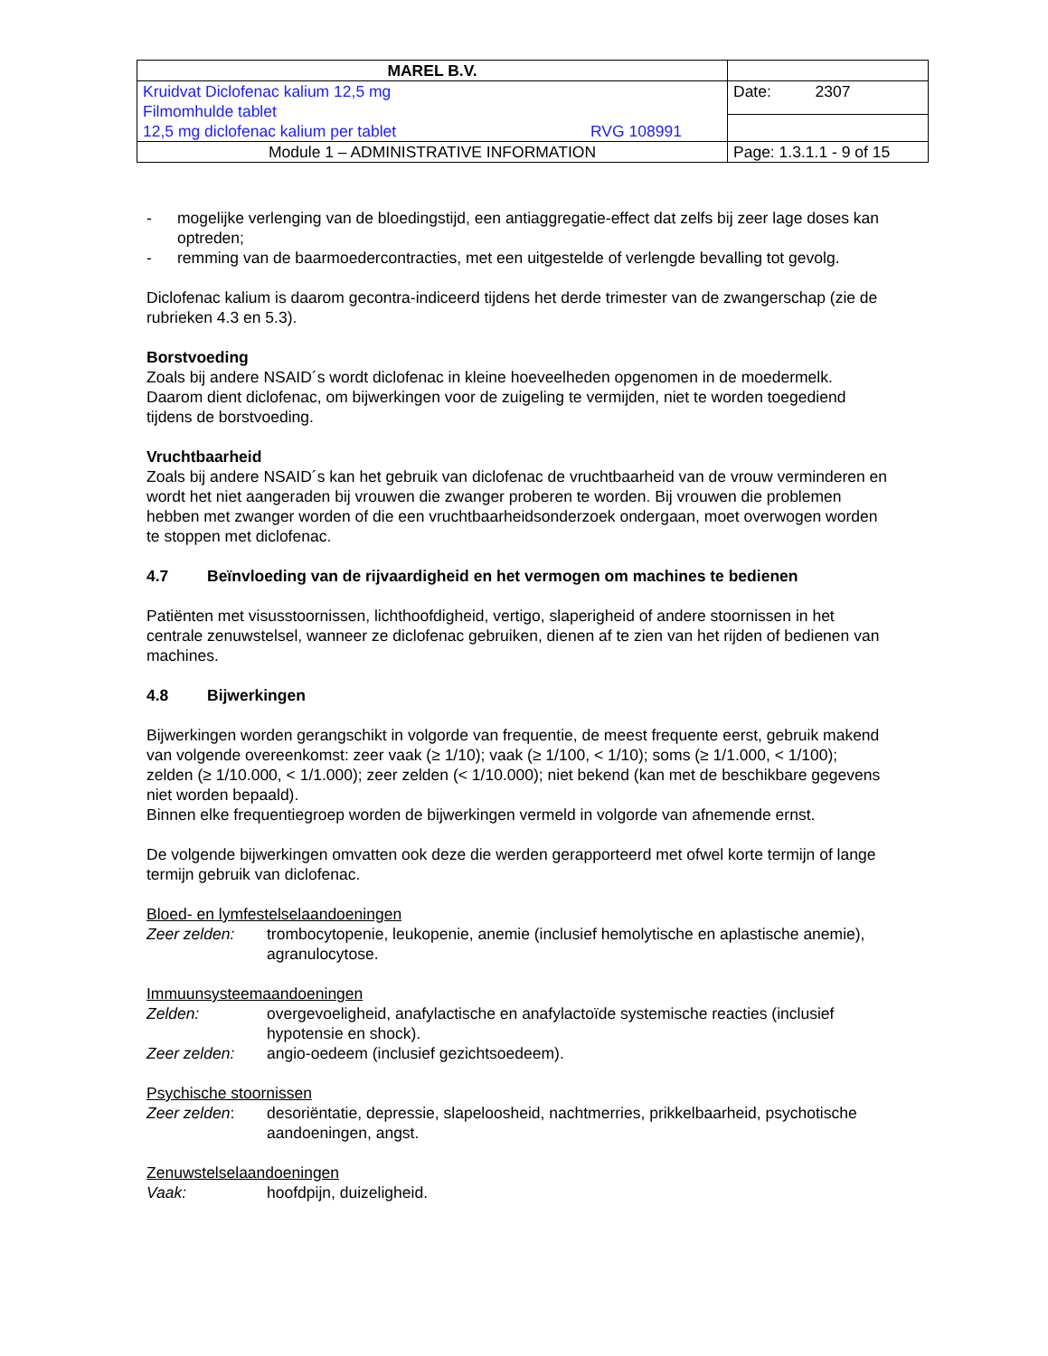| MAREL B.V. | |
| Kruidvat Diclofenac kalium 12,5 mg Filmomhulde tablet 12,5 mg diclofenac kalium per tablet RVG 108991 | Date: 2307 |
| Module 1 – ADMINISTRATIVE INFORMATION | Page: 1.3.1.1 - 9 of 15 |
- mogelijke verlenging van de bloedingstijd, een antiaggregatie-effect dat zelfs bij zeer lage doses kan optreden;
- remming van de baarmoedercontracties, met een uitgestelde of verlengde bevalling tot gevolg.
Diclofenac kalium is daarom gecontra-indiceerd tijdens het derde trimester van de zwangerschap (zie de rubrieken 4.3 en 5.3).
Borstvoeding
Zoals bij andere NSAID´s wordt diclofenac in kleine hoeveelheden opgenomen in de moedermelk. Daarom dient diclofenac, om bijwerkingen voor de zuigeling te vermijden, niet te worden toegediend tijdens de borstvoeding.
Vruchtbaarheid
Zoals bij andere NSAID´s kan het gebruik van diclofenac de vruchtbaarheid van de vrouw verminderen en wordt het niet aangeraden bij vrouwen die zwanger proberen te worden. Bij vrouwen die problemen hebben met zwanger worden of die een vruchtbaarheidsonderzoek ondergaan, moet overwogen worden te stoppen met diclofenac.
4.7 Beïnvloeding van de rijvaardigheid en het vermogen om machines te bedienen
Patiënten met visusstoornissen, lichthoofdigheid, vertigo, slaperigheid of andere stoornissen in het centrale zenuwstelsel, wanneer ze diclofenac gebruiken, dienen af te zien van het rijden of bedienen van machines.
4.8 Bijwerkingen
Bijwerkingen worden gerangschikt in volgorde van frequentie, de meest frequente eerst, gebruik makend van volgende overeenkomst: zeer vaak (≥ 1/10); vaak (≥ 1/100, < 1/10); soms (≥ 1/1.000, < 1/100); zelden (≥ 1/10.000, < 1/1.000); zeer zelden (< 1/10.000); niet bekend (kan met de beschikbare gegevens niet worden bepaald).
Binnen elke frequentiegroep worden de bijwerkingen vermeld in volgorde van afnemende ernst.
De volgende bijwerkingen omvatten ook deze die werden gerapporteerd met ofwel korte termijn of lange termijn gebruik van diclofenac.
Bloed- en lymfestelselaandoeningen
Zeer zelden: trombocytopenie, leukopenie, anemie (inclusief hemolytische en aplastische anemie), agranulocytose.
Immuunsysteemaandoeningen
Zelden: overgevoeligheid, anafylactische en anafylactoïde systemische reacties (inclusief hypotensie en shock).
Zeer zelden: angio-oedeem (inclusief gezichtsoedeem).
Psychische stoornissen
Zeer zelden: desoriëntatie, depressie, slapeloosheid, nachtmerries, prikkelbaarheid, psychotische aandoeningen, angst.
Zenuwstelselaandoeningen
Vaak: hoofdpijn, duizeligheid.